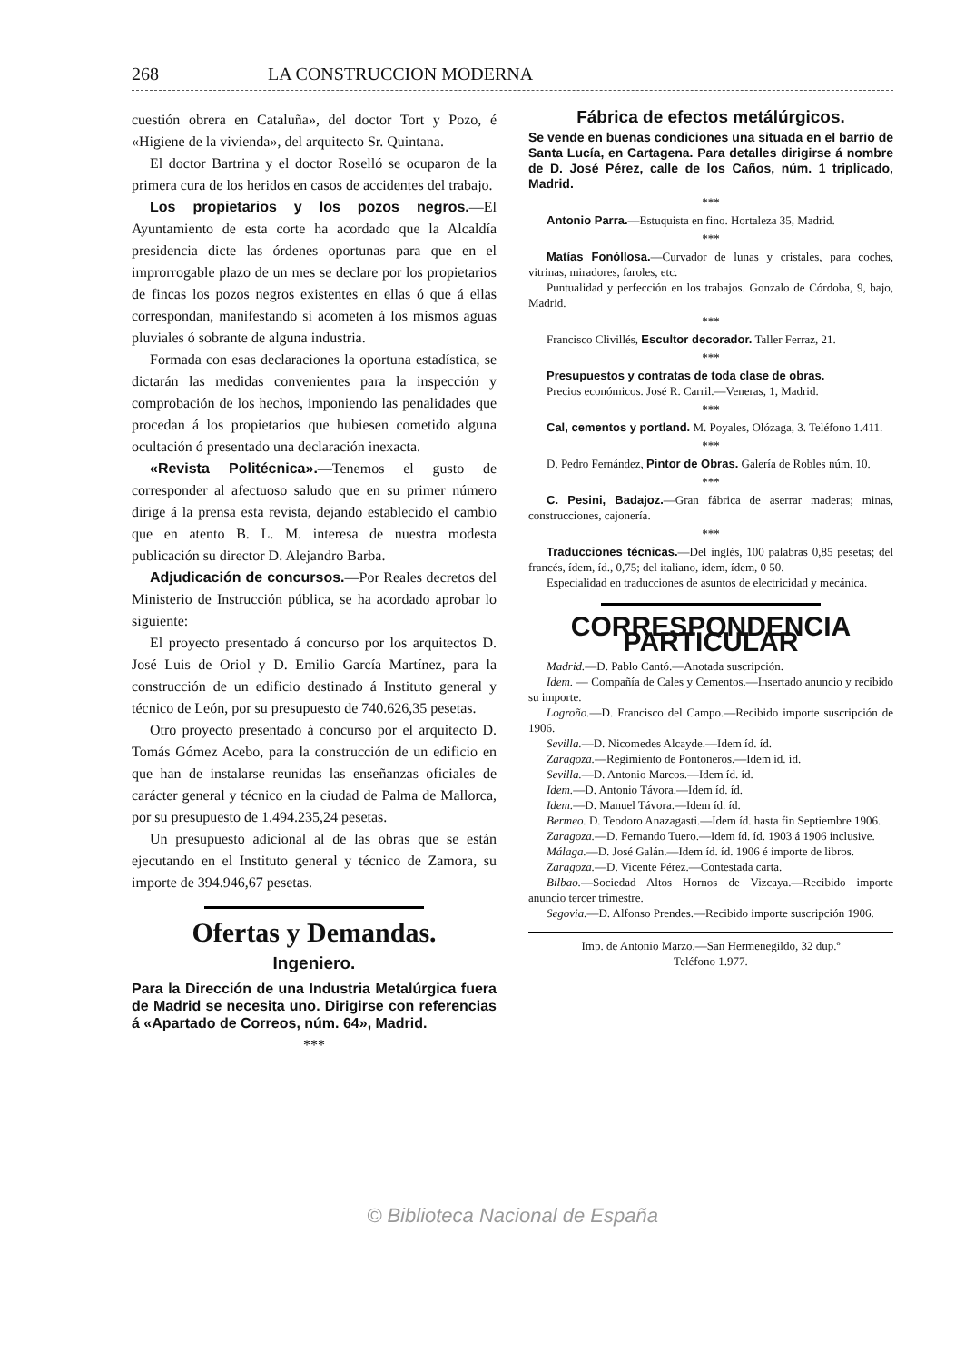268 LA CONSTRUCCION MODERNA
cuestión obrera en Cataluña», del doctor Tort y Pozo, é «Higiene de la vivienda», del arquitecto Sr. Quintana.
El doctor Bartrina y el doctor Roselló se ocuparon de la primera cura de los heridos en casos de accidentes del trabajo.
Los propietarios y los pozos negros.—El Ayuntamiento de esta corte ha acordado que la Alcaldía presidencia dicte las órdenes oportunas para que en el improrrogable plazo de un mes se declare por los propietarios de fincas los pozos negros existentes en ellas ó que á ellas correspondan, manifestando si acometen á los mismos aguas pluviales ó sobrante de alguna industria.
Formada con esas declaraciones la oportuna estadística, se dictarán las medidas convenientes para la inspección y comprobación de los hechos, imponiendo las penalidades que procedan á los propietarios que hubiesen cometido alguna ocultación ó presentado una declaración inexacta.
«Revista Politécnica».—Tenemos el gusto de corresponder al afectuoso saludo que en su primer número dirige á la prensa esta revista, dejando establecido el cambio que en atento B. L. M. interesa de nuestra modesta publicación su director D. Alejandro Barba.
Adjudicación de concursos.—Por Reales decretos del Ministerio de Instrucción pública, se ha acordado aprobar lo siguiente:
El proyecto presentado á concurso por los arquitectos D. José Luis de Oriol y D. Emilio García Martínez, para la construcción de un edificio destinado á Instituto general y técnico de León, por su presupuesto de 740.626,35 pesetas.
Otro proyecto presentado á concurso por el arquitecto D. Tomás Gómez Acebo, para la construcción de un edificio en que han de instalarse reunidas las enseñanzas oficiales de carácter general y técnico en la ciudad de Palma de Mallorca, por su presupuesto de 1.494.235,24 pesetas.
Un presupuesto adicional al de las obras que se están ejecutando en el Instituto general y técnico de Zamora, su importe de 394.946,67 pesetas.
Ofertas y Demandas.
Ingeniero.
Para la Dirección de una Industria Metalúrgica fuera de Madrid se necesita uno. Dirigirse con referencias á «Apartado de Correos, núm. 64», Madrid.
***
Fábrica de efectos metálúrgicos.
Se vende en buenas condiciones una situada en el barrio de Santa Lucía, en Cartagena. Para detalles dirigirse á nombre de D. José Pérez, calle de los Caños, núm. 1 triplicado, Madrid.
***
Antonio Parra.—Estuquista en fino. Hortaleza 35, Madrid.
***
Matías Fonóllosa.—Curvador de lunas y cristales, para coches, vitrinas, miradores, faroles, etc.
Puntualidad y perfección en los trabajos. Gonzalo de Córdoba, 9, bajo, Madrid.
***
Francisco Clivillés, Escultor decorador. Taller Ferraz, 21.
***
Presupuestos y contratas de toda clase de obras.
Precios económicos. José R. Carril.—Veneras, 1, Madrid.
***
Cal, cementos y portland. M. Poyales, Olózaga, 3. Teléfono 1.411.
***
D. Pedro Fernández, Pintor de Obras. Galería de Robles núm. 10.
***
C. Pesini, Badajoz.—Gran fábrica de aserrar maderas; minas, construcciones, cajonería.
***
Traducciones técnicas.—Del inglés, 100 palabras 0,85 pesetas; del francés, ídem, íd., 0,75; del italiano, ídem, ídem, 0 50.
Especialidad en traducciones de asuntos de electricidad y mecánica.
CORRESPONDENCIA PARTICULAR
Madrid.—D. Pablo Cantó.—Anotada suscripción.
Idem. — Compañía de Cales y Cementos.—Insertado anuncio y recibido su importe.
Logroño.—D. Francisco del Campo.—Recibido importe suscripción de 1906.
Sevilla.—D. Nicomedes Alcayde.—Idem íd. íd.
Zaragoza.—Regimiento de Pontoneros.—Idem íd. íd.
Sevilla.—D. Antonio Marcos.—Idem íd. íd.
Idem.—D. Antonio Távora.—Idem íd. íd.
Idem.—D. Manuel Távora.—Idem íd. íd.
Bermeo. D. Teodoro Anazagasti.—Idem íd. hasta fin Septiembre 1906.
Zaragoza.—D. Fernando Tuero.—Idem íd. íd. 1903 á 1906 inclusive.
Málaga.—D. José Galán.—Idem íd. íd. 1906 é importe de libros.
Zaragoza.—D. Vicente Pérez.—Contestada carta.
Bilbao.—Sociedad Altos Hornos de Vizcaya.—Recibido importe anuncio tercer trimestre.
Segovia.—D. Alfonso Prendes.—Recibido importe suscripción 1906.
Imp. de Antonio Marzo.—San Hermenegildo, 32 dup.º
Teléfono 1.977.
© Biblioteca Nacional de España